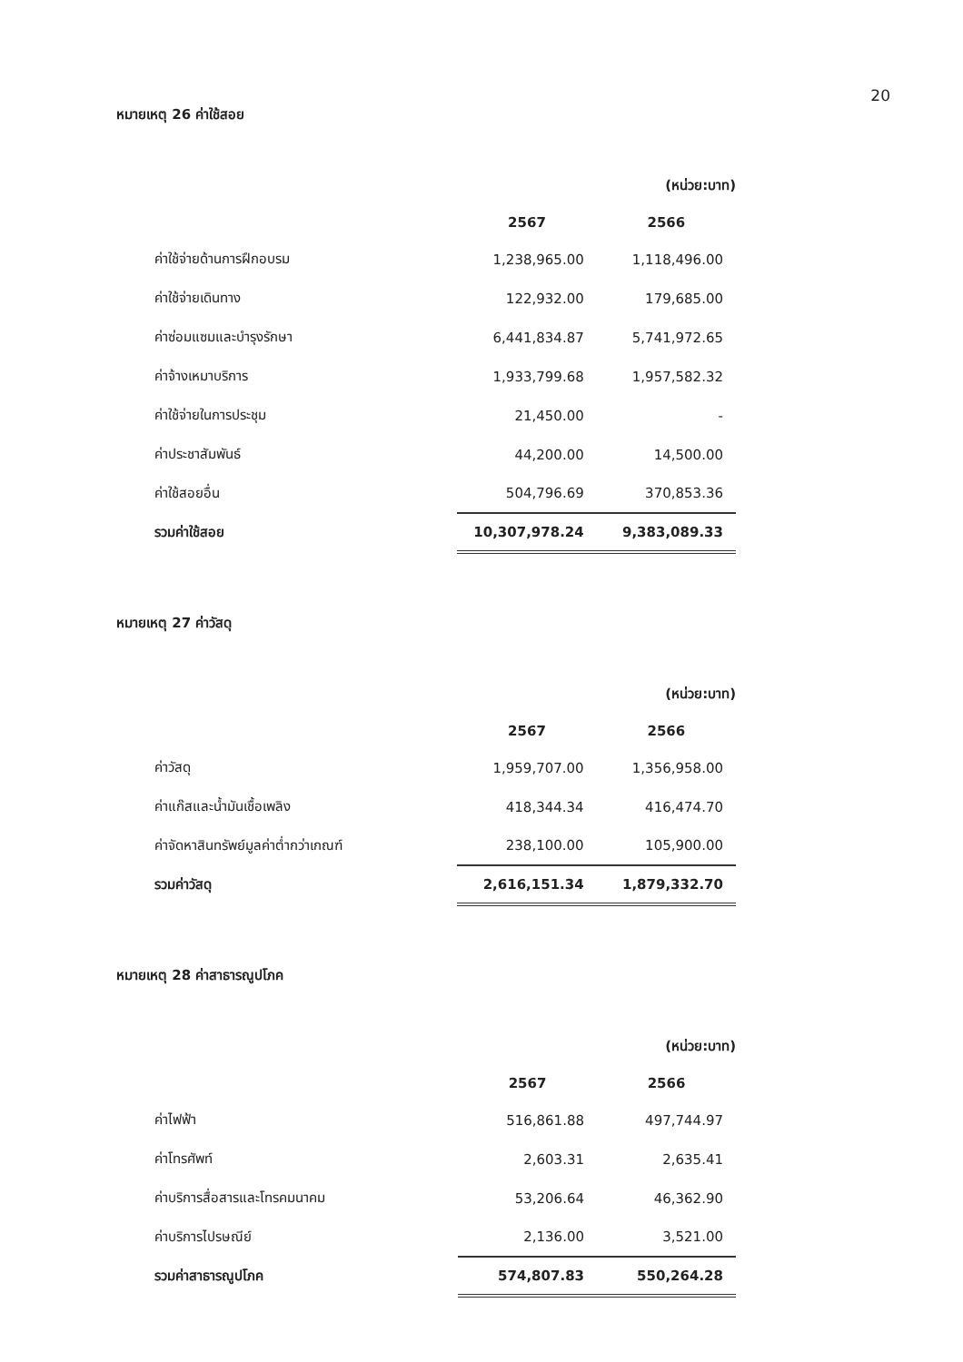20
หมายเหตุ 26 ค่าใช้สอย
| | (หน่วย:บาท) | |
| | 2567 | 2566 |
| ค่าใช้จ่ายด้านการฝึกอบรม | 1,238,965.00 | 1,118,496.00 |
| ค่าใช้จ่ายเดินทาง | 122,932.00 | 179,685.00 |
| ค่าซ่อมแซมและบำรุงรักษา | 6,441,834.87 | 5,741,972.65 |
| ค่าจ้างเหมาบริการ | 1,933,799.68 | 1,957,582.32 |
| ค่าใช้จ่ายในการประชุม | 21,450.00 | - |
| ค่าประชาสัมพันธ์ | 44,200.00 | 14,500.00 |
| ค่าใช้สอยอื่น | 504,796.69 | 370,853.36 |
| รวมค่าใช้สอย | 10,307,978.24 | 9,383,089.33 |
หมายเหตุ 27 ค่าวัสดุ
| | (หน่วย:บาท) | |
| | 2567 | 2566 |
| ค่าวัสดุ | 1,959,707.00 | 1,356,958.00 |
| ค่าแก๊สและน้ำมันเชื้อเพลิง | 418,344.34 | 416,474.70 |
| ค่าจัดหาสินทรัพย์มูลค่าต่ำกว่าเกณฑ์ | 238,100.00 | 105,900.00 |
| รวมค่าวัสดุ | 2,616,151.34 | 1,879,332.70 |
หมายเหตุ 28 ค่าสาธารณูปโภค
| | (หน่วย:บาท) | |
| | 2567 | 2566 |
| ค่าไฟฟ้า | 516,861.88 | 497,744.97 |
| ค่าโทรศัพท์ | 2,603.31 | 2,635.41 |
| ค่าบริการสื่อสารและโทรคมนาคม | 53,206.64 | 46,362.90 |
| ค่าบริการไปรษณีย์ | 2,136.00 | 3,521.00 |
| รวมค่าสาธารณูปโภค | 574,807.83 | 550,264.28 |